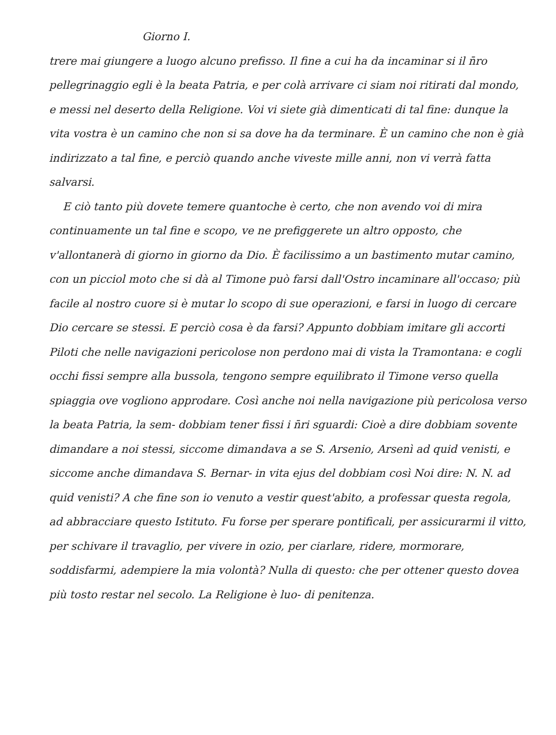Giorno I.
trere mai giungere a luogo alcuno prefisso. Il fine a cui ha da incaminar si il n̄ro pellegrinaggio egli è la beata Patria, e per colà arrivare ci siam noi ritirati dal mondo, e messi nel deserto della Religione. Voi vi siete già dimenticati di tal fine: dunque la vita vostra è un camino che non si sa dove ha da terminare. È un camino che non è già indirizzato a tal fine, e perciò quando anche viveste mille anni, non vi verrà fatta salvarsi.
E ciò tanto più dovete temere quantoche è certo, che non avendo voi di mira continuamente un tal fine e scopo, ve ne prefiggerete un altro opposto, che v'allontanerà di giorno in giorno da Dio. È facilissimo a un bastimento mutar camino, con un picciol moto che si dà al Timone può farsi dall'Ostro incaminare all'occaso; più facile al nostro cuore si è mutar lo scopo di sue operazioni, e farsi in luogo di cercare Dio cercare se stessi. E perciò cosa è da farsi? Appunto dobbiam imitare gli accorti Piloti che nelle navigazioni pericolose non perdono mai di vista la Tramontana: e cogli occhi fissi sempre alla bussola, tengono sempre equilibrato il Timone verso quella spiaggia ove vogliono approdare. Così anche noi nella navigazione più pericolosa verso la beata Patria, la sem- dobbiam tener fissi i n̄ri sguardi: Cioè a dire dobbiam sovente dimandare a noi stessi, siccome dimandava a se S. Arsenio, Arsenì ad quid venisti, e siccome anche dimandava S. Bernar- in vita ejus del dobbiam così Noi dire: N. N. ad quid venisti? A che fine son io venuto a vestir quest'abito, a professar questa regola, ad abbracciare questo Istituto. Fu forse per sperare pontificali, per assicurarmi il vitto, per schivare il travaglio, per vivere in ozio, per ciarlare, ridere, mormorare, soddisfarmi, adempiere la mia volontà? Nulla di questo: che per ottener questo dovea più tosto restar nel secolo. La Religione è luo- di penitenza.